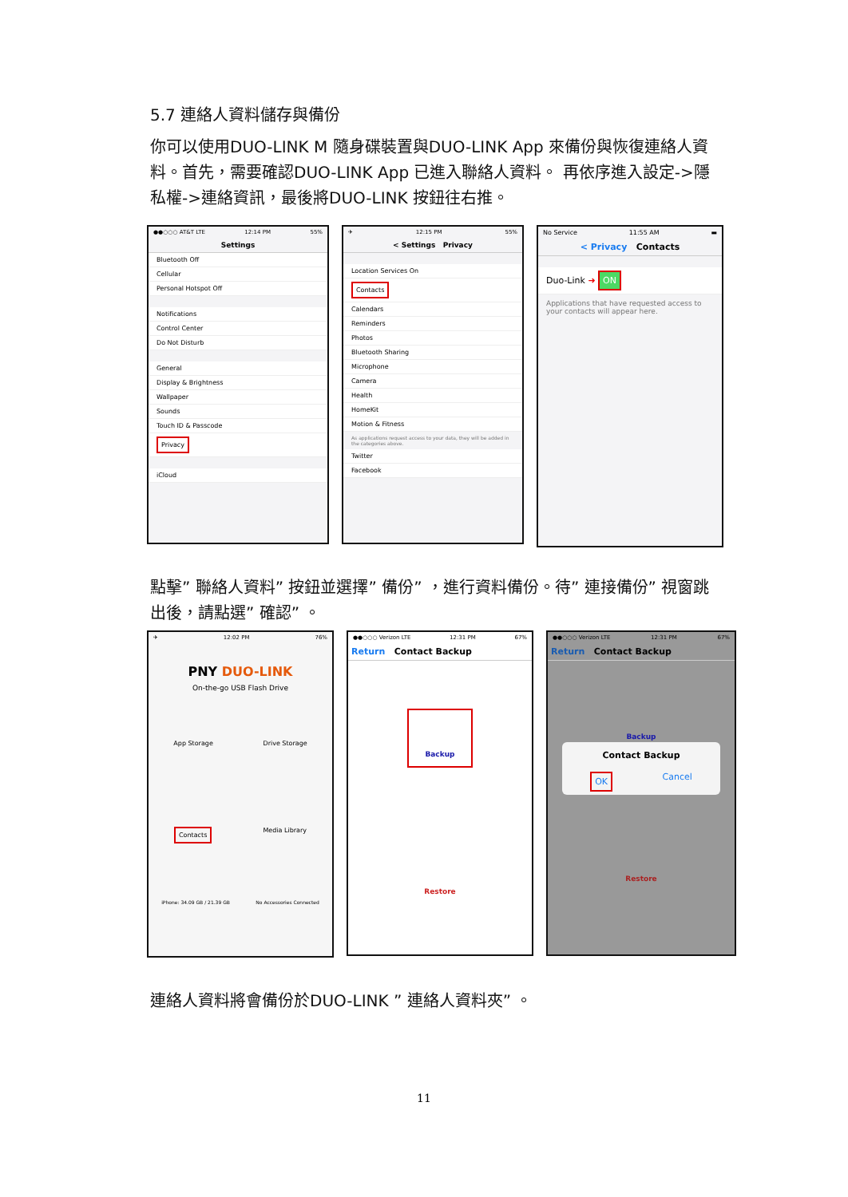5.7 連絡人資料儲存與備份
你可以使用DUO-LINK M 隨身碟裝置與DUO-LINK App 來備份與恢復連絡人資料。首先，需要確認DUO-LINK App 已進入聯絡人資料。 再依序進入設定->隱私權->連絡資訊，最後將DUO-LINK 按鈕往右推。
●●○○○ AT&T LTE 12:14 PM 55%
Settings
Bluetooth Off
Cellular
Personal Hotspot Off
Notifications
Control Center
Do Not Disturb
General
Display & Brightness
Wallpaper
Sounds
Touch ID & Passcode
Privacy
iCloud
✈ 12:15 PM 55%
< Settings Privacy
Location Services On
Contacts
Calendars
Reminders
Photos
Bluetooth Sharing
Microphone
Camera
Health
HomeKit
Motion & Fitness
As applications request access to your data, they will be added in the categories above.
Twitter
Facebook
No Service 11:55 AM ▬
< Privacy Contacts
Duo-Link ➜ ON
Applications that have requested access to your contacts will appear here.
點擊” 聯絡人資料” 按鈕並選擇” 備份” ，進行資料備份。待” 連接備份” 視窗跳出後，請點選” 確認” 。
✈ 12:02 PM 76%
PNY DUO-LINK
On-the-go USB Flash Drive
App Storage Drive Storage
Contacts Media Library
iPhone: 34.09 GB / 21.39 GB No Accessories Connected
●●○○○ Verizon LTE 12:31 PM 67%
Return Contact Backup
Backup
Restore
●●○○○ Verizon LTE 12:31 PM 67%
Return Contact Backup
Backup
Contact Backup
OK Cancel
Restore
連絡人資料將會備份於DUO-LINK ” 連絡人資料夾” 。
11